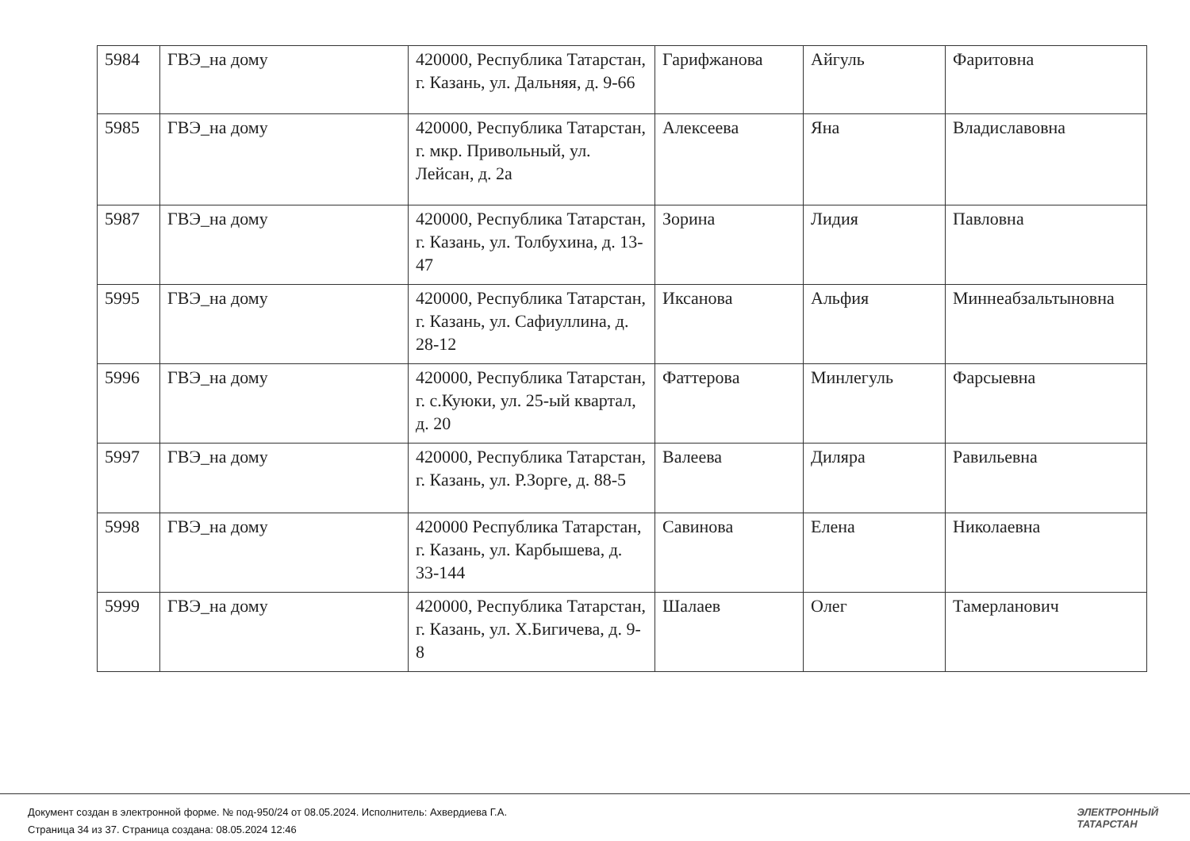| 5984 | ГВЭ_на дому | 420000, Республика Татарстан, г. Казань, ул. Дальняя, д. 9-66 | Гарифжанова | Айгуль | Фаритовна |
| 5985 | ГВЭ_на дому | 420000, Республика Татарстан, г. мкр. Привольный, ул. Лейсан, д. 2а | Алексеева | Яна | Владиславовна |
| 5987 | ГВЭ_на дому | 420000, Республика Татарстан, г. Казань, ул. Толбухина, д. 13-47 | Зорина | Лидия | Павловна |
| 5995 | ГВЭ_на дому | 420000, Республика Татарстан, г. Казань, ул. Сафиуллина, д. 28-12 | Иксанова | Альфия | Миннеабзальтыновна |
| 5996 | ГВЭ_на дому | 420000, Республика Татарстан, г. с.Куюки, ул. 25-ый квартал, д. 20 | Фаттерова | Минлегуль | Фарсыевна |
| 5997 | ГВЭ_на дому | 420000, Республика Татарстан, г. Казань, ул. Р.Зорге, д. 88-5 | Валеева | Диляра | Равильевна |
| 5998 | ГВЭ_на дому | 420000 Республика Татарстан, г. Казань, ул. Карбышева, д. 33-144 | Савинова | Елена | Николаевна |
| 5999 | ГВЭ_на дому | 420000, Республика Татарстан, г. Казань, ул. Х.Бигичева, д. 9-8 | Шалаев | Олег | Тамерланович |
Документ создан в электронной форме. № под-950/24 от 08.05.2024. Исполнитель: Ахвердиева Г.А.
Страница 34 из 37. Страница создана: 08.05.2024 12:46
ЭЛЕКТРОННЫЙ
ТАТАРСТАН